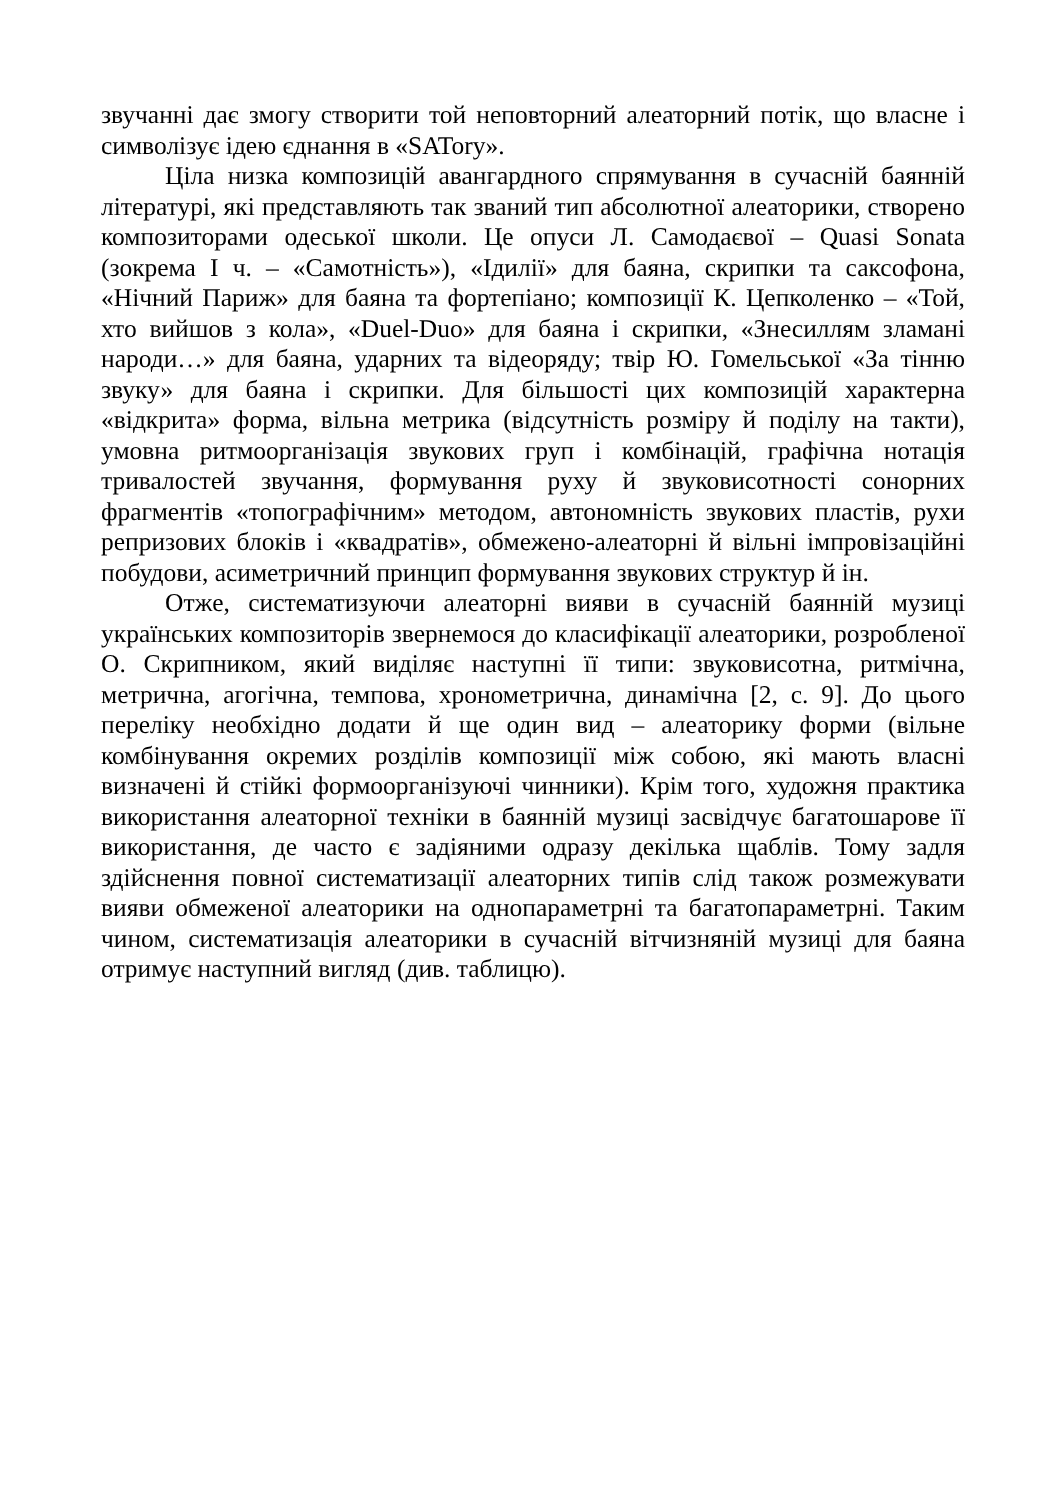звучанні дає змогу створити той неповторний алеаторний потік, що власне і символізує ідею єднання в «SATory».
Ціла низка композицій авангардного спрямування в сучасній баянній літературі, які представляють так званий тип абсолютної алеаторики, створено композиторами одеської школи. Це опуси Л. Самодаєвої – Quasi Sonata (зокрема I ч. – «Самотність»), «Ідилії» для баяна, скрипки та саксофона, «Нічний Париж» для баяна та фортепіано; композиції К. Цепколенко – «Той, хто вийшов з кола», «Duel-Duo» для баяна і скрипки, «Знесиллям зламані народи…» для баяна, ударних та відеоряду; твір Ю. Гомельської «За тінню звуку» для баяна і скрипки. Для більшості цих композицій характерна «відкрита» форма, вільна метрика (відсутність розміру й поділу на такти), умовна ритмоорганізація звукових груп і комбінацій, графічна нотація тривалостей звучання, формування руху й звуковисотності сонорних фрагментів «топографічним» методом, автономність звукових пластів, рухи репризових блоків і «квадратів», обмежено-алеаторні й вільні імпровізаційні побудови, асиметричний принцип формування звукових структур й ін.
Отже, систематизуючи алеаторні вияви в сучасній баянній музиці українських композиторів звернемося до класифікації алеаторики, розробленої О. Скрипником, який виділяє наступні її типи: звуковисотна, ритмічна, метрична, агогічна, темпова, хронометрична, динамічна [2, с. 9]. До цього переліку необхідно додати й ще один вид – алеаторику форми (вільне комбінування окремих розділів композиції між собою, які мають власні визначені й стійкі формоорганізуючі чинники). Крім того, художня практика використання алеаторної техніки в баянній музиці засвідчує багатошарове її використання, де часто є задіяними одразу декілька щаблів. Тому задля здійснення повної систематизації алеаторних типів слід також розмежувати вияви обмеженої алеаторики на однопараметрні та багатопараметрні. Таким чином, систематизація алеаторики в сучасній вітчизняній музиці для баяна отримує наступний вигляд (див. таблицю).